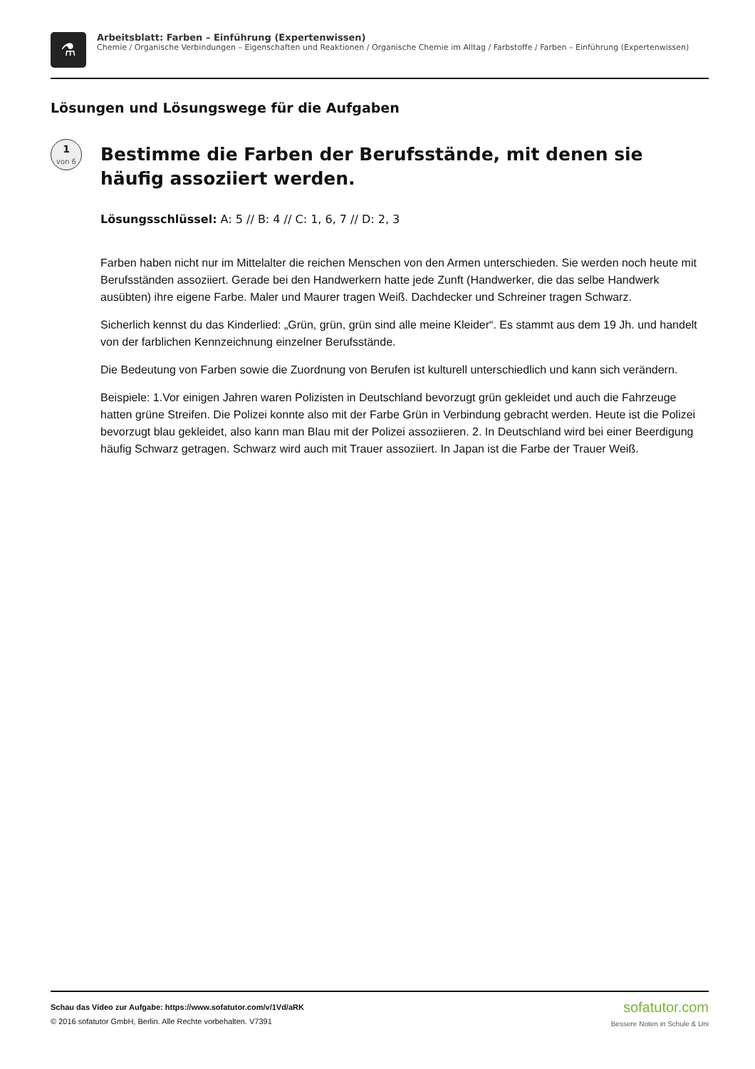⚗
Arbeitsblatt: Farben – Einführung (Expertenwissen)
Chemie / Organische Verbindungen – Eigenschaften und Reaktionen / Organische Chemie im Alltag / Farbstoffe / Farben – Einführung (Expertenwissen)
Lösungen und Lösungswege für die Aufgaben
1
von 6
Bestimme die Farben der Berufsstände, mit denen sie häufig assoziiert werden.
Lösungsschlüssel: A: 5 // B: 4 // C: 1, 6, 7 // D: 2, 3
Farben haben nicht nur im Mittelalter die reichen Menschen von den Armen unterschieden. Sie werden noch heute mit Berufsständen assoziiert. Gerade bei den Handwerkern hatte jede Zunft (Handwerker, die das selbe Handwerk ausübten) ihre eigene Farbe. Maler und Maurer tragen Weiß. Dachdecker und Schreiner tragen Schwarz.
Sicherlich kennst du das Kinderlied: „Grün, grün, grün sind alle meine Kleider“. Es stammt aus dem 19 Jh. und handelt von der farblichen Kennzeichnung einzelner Berufsstände.
Die Bedeutung von Farben sowie die Zuordnung von Berufen ist kulturell unterschiedlich und kann sich verändern.
Beispiele: 1.Vor einigen Jahren waren Polizisten in Deutschland bevorzugt grün gekleidet und auch die Fahrzeuge hatten grüne Streifen. Die Polizei konnte also mit der Farbe Grün in Verbindung gebracht werden. Heute ist die Polizei bevorzugt blau gekleidet, also kann man Blau mit der Polizei assoziieren. 2. In Deutschland wird bei einer Beerdigung häufig Schwarz getragen. Schwarz wird auch mit Trauer assoziiert. In Japan ist die Farbe der Trauer Weiß.
Schau das Video zur Aufgabe: https://www.sofatutor.com/v/1Vd/aRK
© 2016 sofatutor GmbH, Berlin. Alle Rechte vorbehalten. V7391
sofatutor.com
Bessere Noten in Schule & Uni